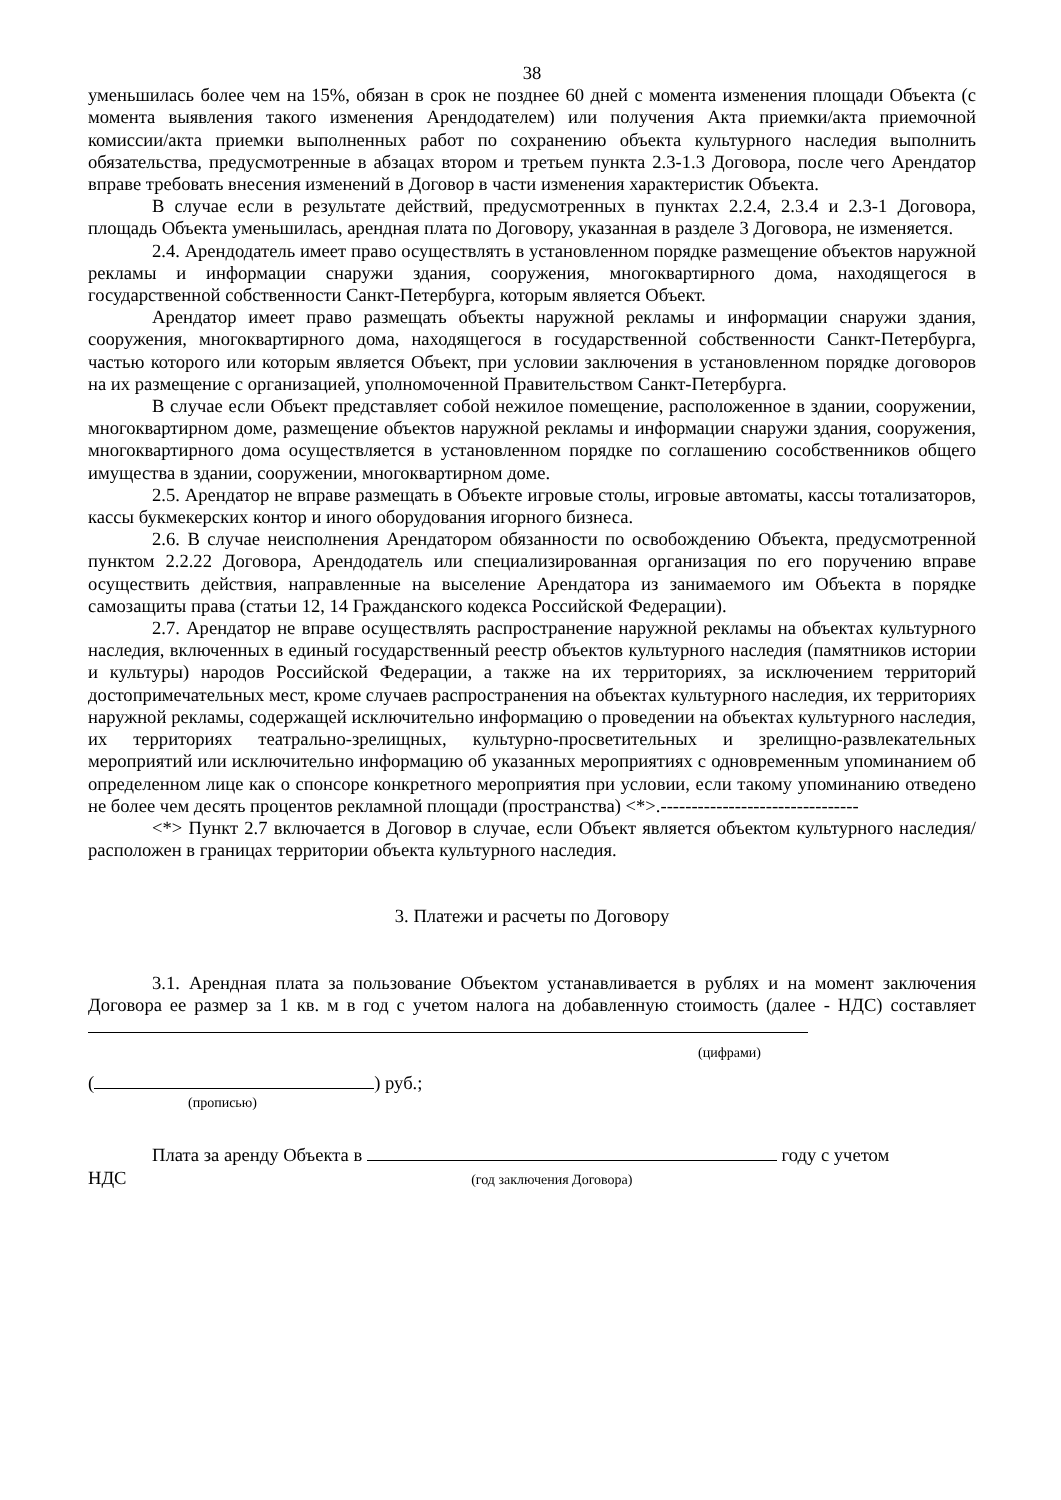38
уменьшилась более чем на 15%, обязан в срок не позднее 60 дней с момента изменения площади Объекта (с момента выявления такого изменения Арендодателем) или получения Акта приемки/акта приемочной комиссии/акта приемки выполненных работ по сохранению объекта культурного наследия выполнить обязательства, предусмотренные в абзацах втором и третьем пункта 2.3-1.3 Договора, после чего Арендатор вправе требовать внесения изменений в Договор в части изменения характеристик Объекта.
В случае если в результате действий, предусмотренных в пунктах 2.2.4, 2.3.4 и 2.3-1 Договора, площадь Объекта уменьшилась, арендная плата по Договору, указанная в разделе 3 Договора, не изменяется.
2.4. Арендодатель имеет право осуществлять в установленном порядке размещение объектов наружной рекламы и информации снаружи здания, сооружения, многоквартирного дома, находящегося в государственной собственности Санкт-Петербурга, которым является Объект.
Арендатор имеет право размещать объекты наружной рекламы и информации снаружи здания, сооружения, многоквартирного дома, находящегося в государственной собственности Санкт-Петербурга, частью которого или которым является Объект, при условии заключения в установленном порядке договоров на их размещение с организацией, уполномоченной Правительством Санкт-Петербурга.
В случае если Объект представляет собой нежилое помещение, расположенное в здании, сооружении, многоквартирном доме, размещение объектов наружной рекламы и информации снаружи здания, сооружения, многоквартирного дома осуществляется в установленном порядке по соглашению сособственников общего имущества в здании, сооружении, многоквартирном доме.
2.5. Арендатор не вправе размещать в Объекте игровые столы, игровые автоматы, кассы тотализаторов, кассы букмекерских контор и иного оборудования игорного бизнеса.
2.6. В случае неисполнения Арендатором обязанности по освобождению Объекта, предусмотренной пунктом 2.2.22 Договора, Арендодатель или специализированная организация по его поручению вправе осуществить действия, направленные на выселение Арендатора из занимаемого им Объекта в порядке самозащиты права (статьи 12, 14 Гражданского кодекса Российской Федерации).
2.7. Арендатор не вправе осуществлять распространение наружной рекламы на объектах культурного наследия, включенных в единый государственный реестр объектов культурного наследия (памятников истории и культуры) народов Российской Федерации, а также на их территориях, за исключением территорий достопримечательных мест, кроме случаев распространения на объектах культурного наследия, их территориях наружной рекламы, содержащей исключительно информацию о проведении на объектах культурного наследия, их территориях театрально-зрелищных, культурно-просветительных и зрелищно-развлекательных мероприятий или исключительно информацию об указанных мероприятиях с одновременным упоминанием об определенном лице как о спонсоре конкретного мероприятия при условии, если такому упоминанию отведено не более чем десять процентов рекламной площади (пространства) <*>.--------------------------------
<*> Пункт 2.7 включается в Договор в случае, если Объект является объектом культурного наследия/расположен в границах территории объекта культурного наследия.
3. Платежи и расчеты по Договору
3.1. Арендная плата за пользование Объектом устанавливается в рублях и на момент заключения Договора ее размер за 1 кв. м в год с учетом налога на добавленную стоимость (далее - НДС) составляет
(цифрами)
( ) руб.;
(прописью)
Плата за аренду Объекта в году с учетом
НДС (год заключения Договора)